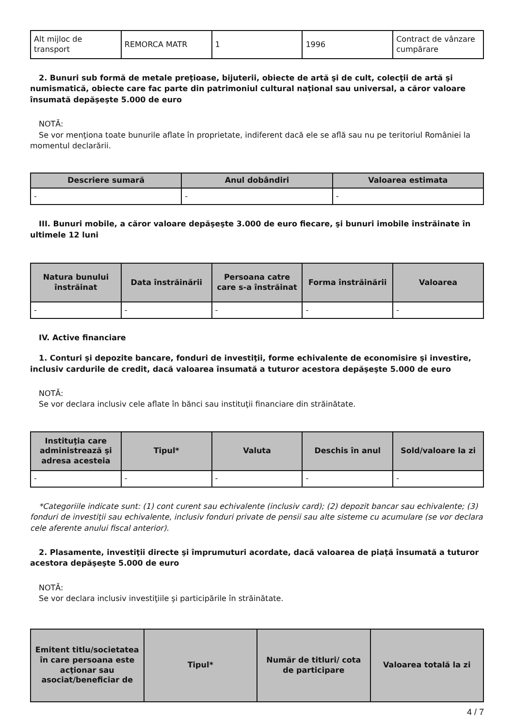| Alt mijloc de transport | REMORCA MATR | 1 | 1996 | Contract de vânzare cumpărare |
2. Bunuri sub formă de metale preţioase, bijuterii, obiecte de artă şi de cult, colecţii de artă şi numismatică, obiecte care fac parte din patrimoniul cultural naţional sau universal, a căror valoare însumată depăşeşte 5.000 de euro
NOTĂ:
Se vor menţiona toate bunurile aflate în proprietate, indiferent dacă ele se află sau nu pe teritoriul României la momentul declarării.
| Descriere sumară | Anul dobândiri | Valoarea estimata |
| --- | --- | --- |
| - | - | - |
III. Bunuri mobile, a căror valoare depăşeşte 3.000 de euro fiecare, şi bunuri imobile înstrăinate în ultimele 12 luni
| Natura bunului înstrăinat | Data înstrăinării | Persoana catre care s-a înstrăinat | Forma înstrăinării | Valoarea |
| --- | --- | --- | --- | --- |
| - | - | - | - | - |
IV. Active financiare
1. Conturi şi depozite bancare, fonduri de investiţii, forme echivalente de economisire şi investire, inclusiv cardurile de credit, dacă valoarea însumată a tuturor acestora depăşeşte 5.000 de euro
NOTĂ:
Se vor declara inclusiv cele aflate în bănci sau instituţii financiare din străinătate.
| Instituţia care administrează şi adresa acesteia | Tipul* | Valuta | Deschis în anul | Sold/valoare la zi |
| --- | --- | --- | --- | --- |
| - | - | - | - | - |
*Categoriile indicate sunt: (1) cont curent sau echivalente (inclusiv card); (2) depozit bancar sau echivalente; (3) fonduri de investiţii sau echivalente, inclusiv fonduri private de pensii sau alte sisteme cu acumulare (se vor declara cele aferente anului fiscal anterior).
2. Plasamente, investiţii directe şi împrumuturi acordate, dacă valoarea de piaţă însumată a tuturor acestora depăşeşte 5.000 de euro
NOTĂ:
Se vor declara inclusiv investiţiile şi participările în străinătate.
| Emitent titlu/societatea în care persoana este acţionar sau asociat/beneficiar de | Tipul* | Număr de titluri/ cota de participare | Valoarea totală la zi |
| --- | --- | --- | --- |
4 / 7